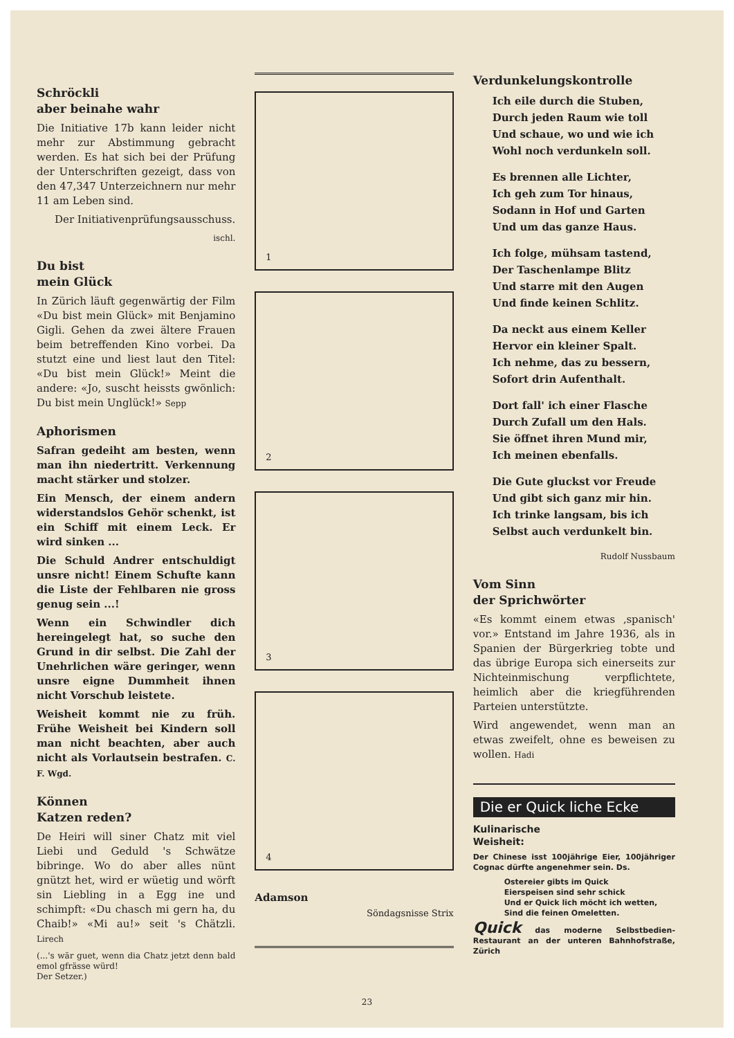Schröckli
aber beinahe wahr
Die Initiative 17b kann leider nicht mehr zur Abstimmung gebracht werden. Es hat sich bei der Prüfung der Unterschriften gezeigt, dass von den 47,347 Unterzeichnern nur mehr 11 am Leben sind.
Der Initiativenprüfungsausschuss.
ischl.
Du bist
mein Glück
In Zürich läuft gegenwärtig der Film «Du bist mein Glück» mit Benjamino Gigli. Gehen da zwei ältere Frauen beim betreffenden Kino vorbei. Da stutzt eine und liest laut den Titel: «Du bist mein Glück!» Meint die andere: «Jo, suscht heissts gwönlich: Du bist mein Unglück!» Sepp
Aphorismen
Safran gedeiht am besten, wenn man ihn niedertritt. Verkennung macht stärker und stolzer.
Ein Mensch, der einem andern widerstandslos Gehör schenkt, ist ein Schiff mit einem Leck. Er wird sinken ...
Die Schuld Andrer entschuldigt unsre nicht! Einem Schufte kann die Liste der Fehlbaren nie gross genug sein ...!
Wenn ein Schwindler dich hereingelegt hat, so suche den Grund in dir selbst. Die Zahl der Unehrlichen wäre geringer, wenn unsre eigne Dummheit ihnen nicht Vorschub leistete.
Weisheit kommt nie zu früh. Frühe Weisheit bei Kindern soll man nicht beachten, aber auch nicht als Vorlautsein bestrafen. C. F. Wgd.
Können
Katzen reden?
De Heiri will siner Chatz mit viel Liebi und Geduld 's Schwätze bibringe. Wo do aber alles nünt gnützt het, wird er wüetig und wörft sin Liebling in a Egg ine und schimpft: «Du chasch mi gern ha, du Chaib!» «Mi au!» seit 's Chätzli. Lirech
(...'s wär guet, wenn dia Chatz jetzt denn bald emol gfrässe würd!
Der Setzer.)
1
2
3
4
Adamson
Söndagsnisse Strix
Verdunkelungskontrolle
Ich eile durch die Stuben,
Durch jeden Raum wie toll
Und schaue, wo und wie ich
Wohl noch verdunkeln soll.
Es brennen alle Lichter,
Ich geh zum Tor hinaus,
Sodann in Hof und Garten
Und um das ganze Haus.
Ich folge, mühsam tastend,
Der Taschenlampe Blitz
Und starre mit den Augen
Und finde keinen Schlitz.
Da neckt aus einem Keller
Hervor ein kleiner Spalt.
Ich nehme, das zu bessern,
Sofort drin Aufenthalt.
Dort fall' ich einer Flasche
Durch Zufall um den Hals.
Sie öffnet ihren Mund mir,
Ich meinen ebenfalls.
Die Gute gluckst vor Freude
Und gibt sich ganz mir hin.
Ich trinke langsam, bis ich
Selbst auch verdunkelt bin.
Rudolf Nussbaum
Vom Sinn
der Sprichwörter
«Es kommt einem etwas ‚spanisch' vor.» Entstand im Jahre 1936, als in Spanien der Bürgerkrieg tobte und das übrige Europa sich einerseits zur Nichteinmischung verpflichtete, heimlich aber die kriegführenden Parteien unterstützte.
Wird angewendet, wenn man an etwas zweifelt, ohne es beweisen zu wollen. Hadi
Die er Quick liche Ecke
Kulinarische
Weisheit:
Der Chinese isst 100jährige Eier, 100jähriger Cognac dürfte angenehmer sein. Ds.
Ostereier gibts im Quick
Eierspeisen sind sehr schick
Und er Quick lich möcht ich wetten,
Sind die feinen Omeletten.
Quick das moderne Selbstbedien-Restaurant an der unteren Bahnhofstraße, Zürich
23